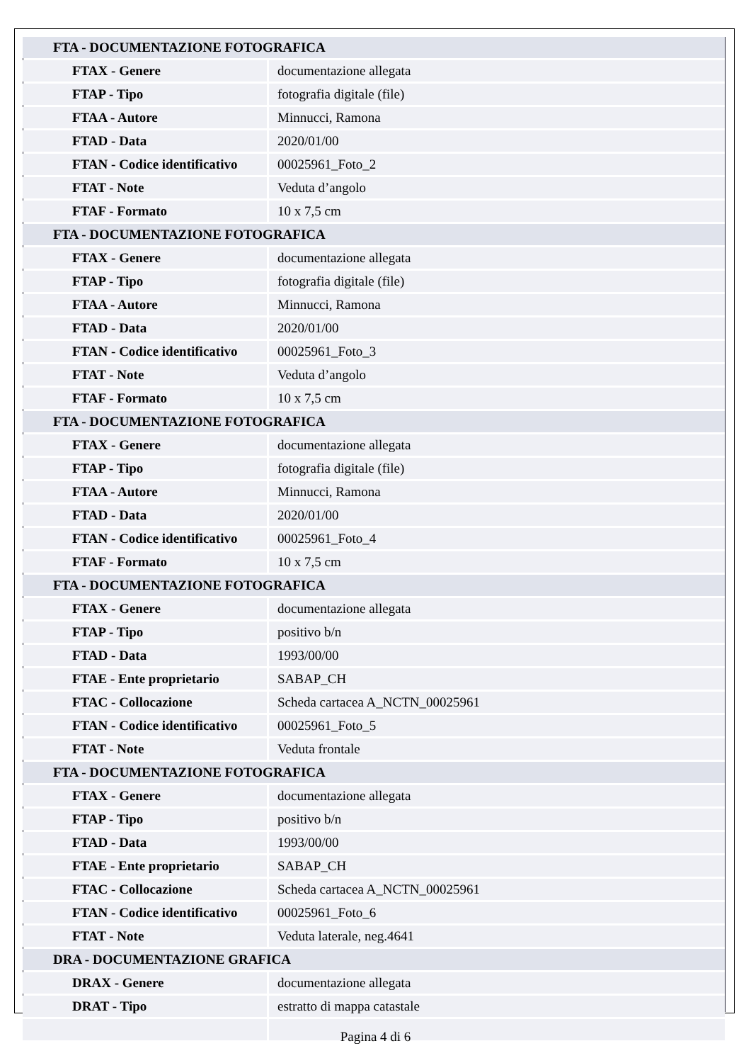| FTA - DOCUMENTAZIONE FOTOGRAFICA | |
| FTAX - Genere | documentazione allegata |
| FTAP - Tipo | fotografia digitale (file) |
| FTAA - Autore | Minnucci, Ramona |
| FTAD - Data | 2020/01/00 |
| FTAN - Codice identificativo | 00025961_Foto_2 |
| FTAT - Note | Veduta d’angolo |
| FTAF - Formato | 10 x 7,5 cm |
| FTA - DOCUMENTAZIONE FOTOGRAFICA | |
| FTAX - Genere | documentazione allegata |
| FTAP - Tipo | fotografia digitale (file) |
| FTAA - Autore | Minnucci, Ramona |
| FTAD - Data | 2020/01/00 |
| FTAN - Codice identificativo | 00025961_Foto_3 |
| FTAT - Note | Veduta d’angolo |
| FTAF - Formato | 10 x 7,5 cm |
| FTA - DOCUMENTAZIONE FOTOGRAFICA | |
| FTAX - Genere | documentazione allegata |
| FTAP - Tipo | fotografia digitale (file) |
| FTAA - Autore | Minnucci, Ramona |
| FTAD - Data | 2020/01/00 |
| FTAN - Codice identificativo | 00025961_Foto_4 |
| FTAF - Formato | 10 x 7,5 cm |
| FTA - DOCUMENTAZIONE FOTOGRAFICA | |
| FTAX - Genere | documentazione allegata |
| FTAP - Tipo | positivo b/n |
| FTAD - Data | 1993/00/00 |
| FTAE - Ente proprietario | SABAP_CH |
| FTAC - Collocazione | Scheda cartacea A_NCTN_00025961 |
| FTAN - Codice identificativo | 00025961_Foto_5 |
| FTAT - Note | Veduta frontale |
| FTA - DOCUMENTAZIONE FOTOGRAFICA | |
| FTAX - Genere | documentazione allegata |
| FTAP - Tipo | positivo b/n |
| FTAD - Data | 1993/00/00 |
| FTAE - Ente proprietario | SABAP_CH |
| FTAC - Collocazione | Scheda cartacea A_NCTN_00025961 |
| FTAN - Codice identificativo | 00025961_Foto_6 |
| FTAT - Note | Veduta laterale, neg.4641 |
| DRA - DOCUMENTAZIONE GRAFICA | |
| DRAX - Genere | documentazione allegata |
| DRAT - Tipo | estratto di mappa catastale |
Pagina 4 di 6